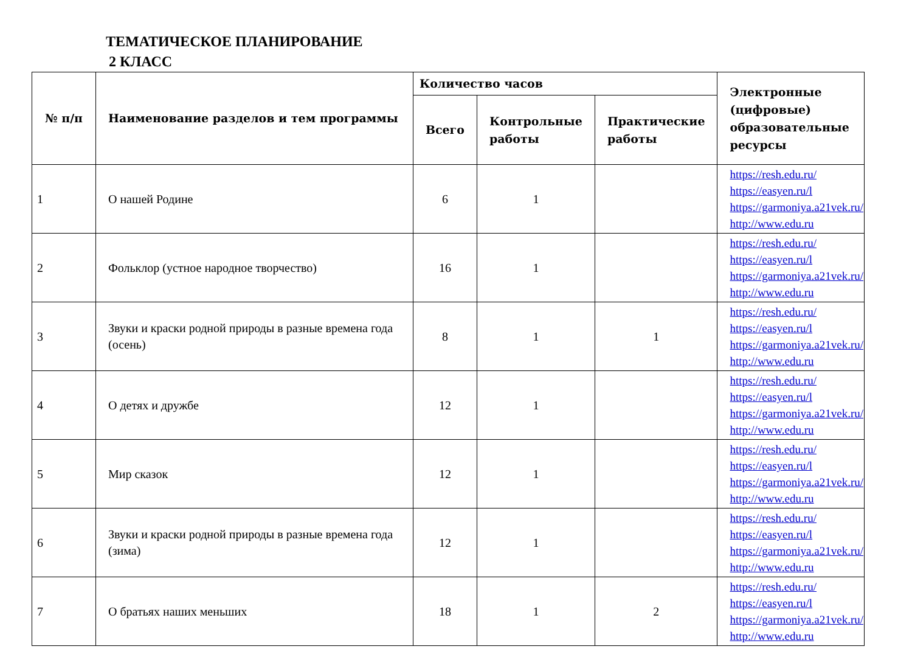ТЕМАТИЧЕСКОЕ ПЛАНИРОВАНИЕ
2 КЛАСС
| № п/п | Наименование разделов и тем программы | Количество часов | | | Электронные (цифровые) образовательные ресурсы |
| --- | --- | --- | --- | --- | --- |
| | | Всего | Контрольные работы | Практические работы | |
| 1 | О нашей Родине | 6 | 1 | | https://resh.edu.ru/ https://easyen.ru/l https://garmoniya.a21vek.ru/ http://www.edu.ru |
| 2 | Фольклор (устное народное творчество) | 16 | 1 | | https://resh.edu.ru/ https://easyen.ru/l https://garmoniya.a21vek.ru/ http://www.edu.ru |
| 3 | Звуки и краски родной природы в разные времена года (осень) | 8 | 1 | 1 | https://resh.edu.ru/ https://easyen.ru/l https://garmoniya.a21vek.ru/ http://www.edu.ru |
| 4 | О детях и дружбе | 12 | 1 | | https://resh.edu.ru/ https://easyen.ru/l https://garmoniya.a21vek.ru/ http://www.edu.ru |
| 5 | Мир сказок | 12 | 1 | | https://resh.edu.ru/ https://easyen.ru/l https://garmoniya.a21vek.ru/ http://www.edu.ru |
| 6 | Звуки и краски родной природы в разные времена года (зима) | 12 | 1 | | https://resh.edu.ru/ https://easyen.ru/l https://garmoniya.a21vek.ru/ http://www.edu.ru |
| 7 | О братьях наших меньших | 18 | 1 | 2 | https://resh.edu.ru/ https://easyen.ru/l https://garmoniya.a21vek.ru/ http://www.edu.ru |